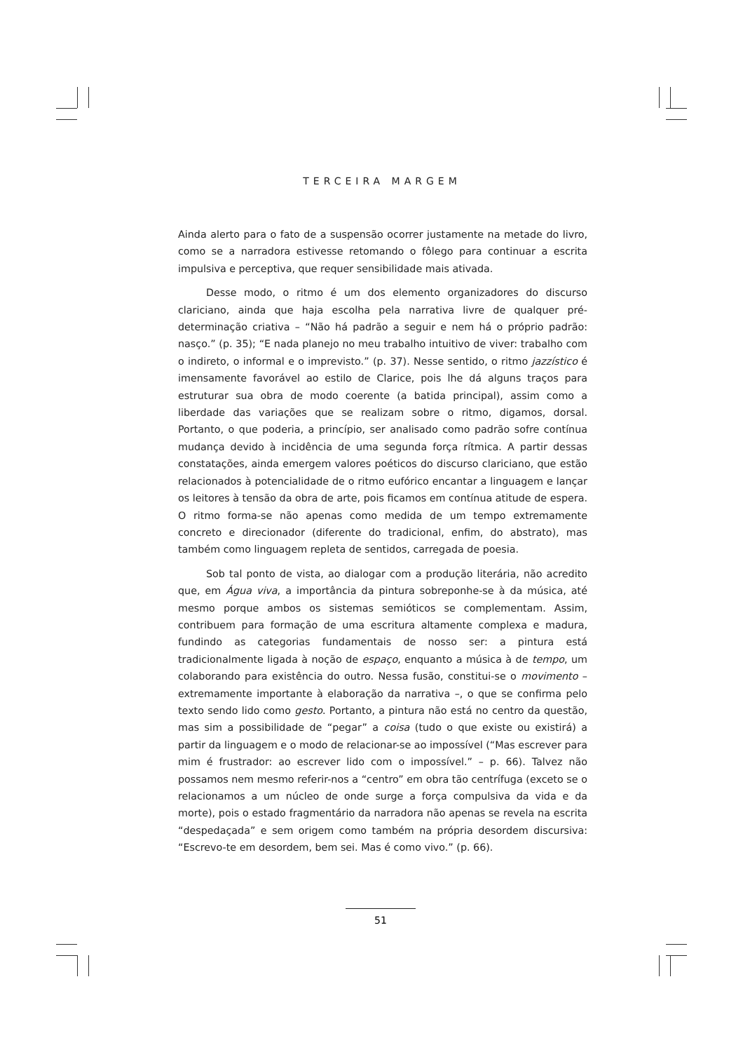TERCEIRA MARGEM
Ainda alerto para o fato de a suspensão ocorrer justamente na metade do livro, como se a narradora estivesse retomando o fôlego para continuar a escrita impulsiva e perceptiva, que requer sensibilidade mais ativada.
Desse modo, o ritmo é um dos elemento organizadores do discurso clariciano, ainda que haja escolha pela narrativa livre de qualquer pré-determinação criativa – “Não há padrão a seguir e nem há o próprio padrão: nasço.” (p. 35); “E nada planejo no meu trabalho intuitivo de viver: trabalho com o indireto, o informal e o imprevisto.” (p. 37). Nesse sentido, o ritmo jazzístico é imensamente favorável ao estilo de Clarice, pois lhe dá alguns traços para estruturar sua obra de modo coerente (a batida principal), assim como a liberdade das variações que se realizam sobre o ritmo, digamos, dorsal. Portanto, o que poderia, a princípio, ser analisado como padrão sofre contínua mudança devido à incidência de uma segunda força rítmica. A partir dessas constatações, ainda emergem valores poéticos do discurso clariciano, que estão relacionados à potencialidade de o ritmo eufórico encantar a linguagem e lançar os leitores à tensão da obra de arte, pois ficamos em contínua atitude de espera. O ritmo forma-se não apenas como medida de um tempo extremamente concreto e direcionador (diferente do tradicional, enfim, do abstrato), mas também como linguagem repleta de sentidos, carregada de poesia.
Sob tal ponto de vista, ao dialogar com a produção literária, não acredito que, em Água viva, a importância da pintura sobreponhe-se à da música, até mesmo porque ambos os sistemas semióticos se complementam. Assim, contribuem para formação de uma escritura altamente complexa e madura, fundindo as categorias fundamentais de nosso ser: a pintura está tradicionalmente ligada à noção de espaço, enquanto a música à de tempo, um colaborando para existência do outro. Nessa fusão, constitui-se o movimento – extremamente importante à elaboração da narrativa –, o que se confirma pelo texto sendo lido como gesto. Portanto, a pintura não está no centro da questão, mas sim a possibilidade de “pegar” a coisa (tudo o que existe ou existirá) a partir da linguagem e o modo de relacionar-se ao impossível (“Mas escrever para mim é frustrador: ao escrever lido com o impossível.” – p. 66). Talvez não possamos nem mesmo referir-nos a “centro” em obra tão centrífuga (exceto se o relacionamos a um núcleo de onde surge a força compulsiva da vida e da morte), pois o estado fragmentário da narradora não apenas se revela na escrita “despedaçada” e sem origem como também na própria desordem discursiva: “Escrevo-te em desordem, bem sei. Mas é como vivo.” (p. 66).
51